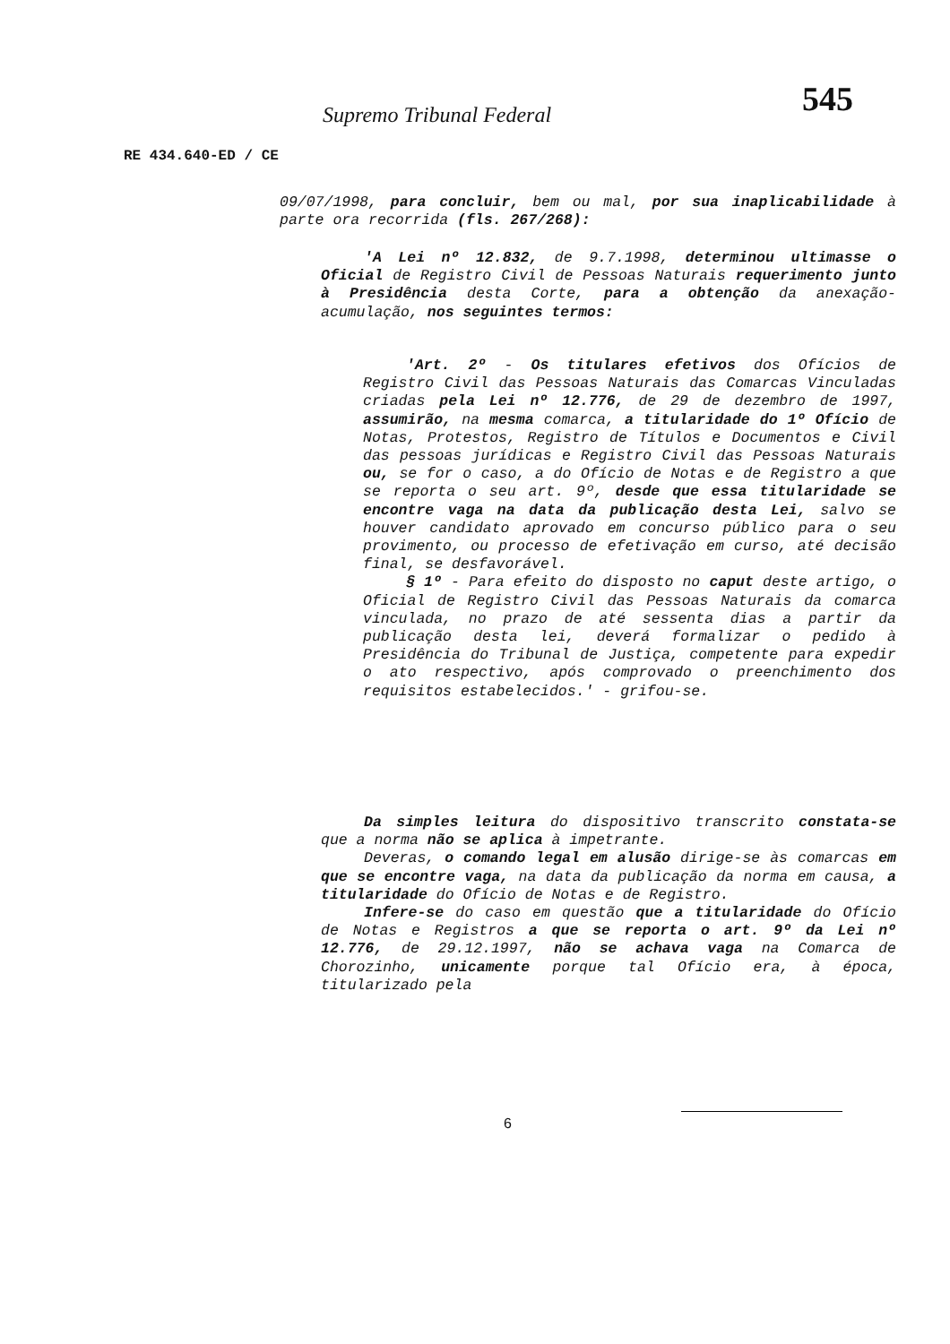545
Supremo Tribunal Federal
RE 434.640-ED / CE
09/07/1998, para concluir, bem ou mal, por sua inaplicabilidade à parte ora recorrida (fls. 267/268):
'A Lei nº 12.832, de 9.7.1998, determinou ultimasse o Oficial de Registro Civil de Pessoas Naturais requerimento junto à Presidência desta Corte, para a obtenção da anexação-acumulação, nos seguintes termos:
'Art. 2º - Os titulares efetivos dos Ofícios de Registro Civil das Pessoas Naturais das Comarcas Vinculadas criadas pela Lei nº 12.776, de 29 de dezembro de 1997, assumirão, na mesma comarca, a titularidade do 1º Ofício de Notas, Protestos, Registro de Títulos e Documentos e Civil das pessoas jurídicas e Registro Civil das Pessoas Naturais ou, se for o caso, a do Ofício de Notas e de Registro a que se reporta o seu art. 9º, desde que essa titularidade se encontre vaga na data da publicação desta Lei, salvo se houver candidato aprovado em concurso público para o seu provimento, ou processo de efetivação em curso, até decisão final, se desfavorável.
§ 1º - Para efeito do disposto no caput deste artigo, o Oficial de Registro Civil das Pessoas Naturais da comarca vinculada, no prazo de até sessenta dias a partir da publicação desta lei, deverá formalizar o pedido à Presidência do Tribunal de Justiça, competente para expedir o ato respectivo, após comprovado o preenchimento dos requisitos estabelecidos.' - grifou-se.
Da simples leitura do dispositivo transcrito constata-se que a norma não se aplica à impetrante.
Deveras, o comando legal em alusão dirige-se às comarcas em que se encontre vaga, na data da publicação da norma em causa, a titularidade do Ofício de Notas e de Registro.
Infere-se do caso em questão que a titularidade do Ofício de Notas e Registros a que se reporta o art. 9º da Lei nº 12.776, de 29.12.1997, não se achava vaga na Comarca de Chorozinho, unicamente porque tal Ofício era, à época, titularizado pela
6